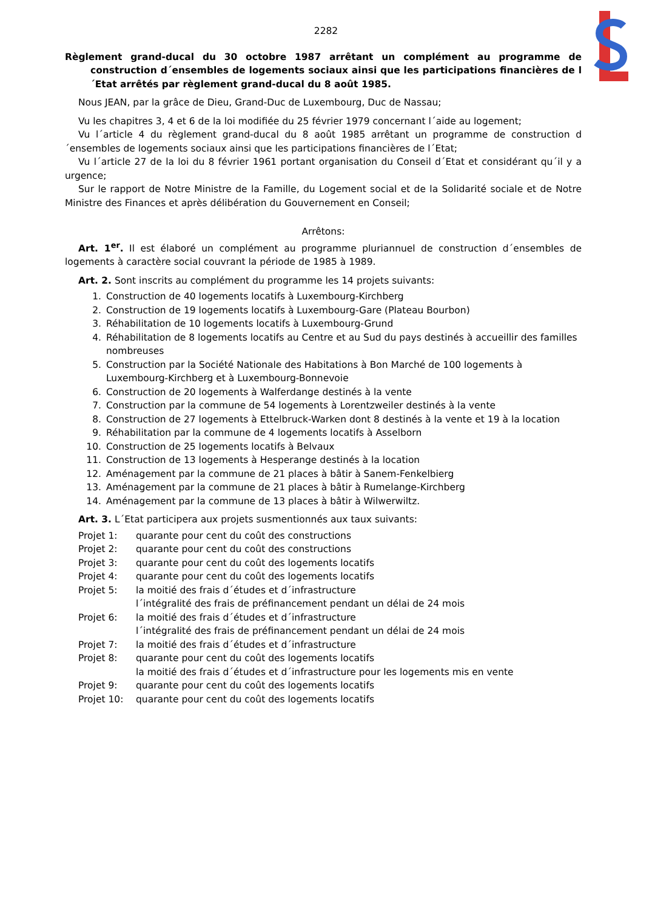2282
Règlement grand-ducal du 30 octobre 1987 arrêtant un complément au programme de construction d´ensembles de logements sociaux ainsi que les participations financières de l´Etat arrêtés par règlement grand-ducal du 8 août 1985.
Nous JEAN, par la grâce de Dieu, Grand-Duc de Luxembourg, Duc de Nassau;
Vu les chapitres 3, 4 et 6 de la loi modifiée du 25 février 1979 concernant l´aide au logement;
Vu l´article 4 du règlement grand-ducal du 8 août 1985 arrêtant un programme de construction d´ensembles de logements sociaux ainsi que les participations financières de l´Etat;
Vu l´article 27 de la loi du 8 février 1961 portant organisation du Conseil d´Etat et considérant qu´il y a urgence;
Sur le rapport de Notre Ministre de la Famille, du Logement social et de la Solidarité sociale et de Notre Ministre des Finances et après délibération du Gouvernement en Conseil;
Arrêtons:
Art. 1<sup>er</sup>. Il est élaboré un complément au programme pluriannuel de construction d´ensembles de logements à caractère social couvrant la période de 1985 à 1989.
Art. 2. Sont inscrits au complément du programme les 14 projets suivants:
1. Construction de 40 logements locatifs à Luxembourg-Kirchberg
2. Construction de 19 logements locatifs à Luxembourg-Gare (Plateau Bourbon)
3. Réhabilitation de 10 logements locatifs à Luxembourg-Grund
4. Réhabilitation de 8 logements locatifs au Centre et au Sud du pays destinés à accueillir des familles nombreuses
5. Construction par la Société Nationale des Habitations à Bon Marché de 100 logements à Luxembourg-Kirchberg et à Luxembourg-Bonnevoie
6. Construction de 20 logements à Walferdange destinés à la vente
7. Construction par la commune de 54 logements à Lorentzweiler destinés à la vente
8. Construction de 27 logements à Ettelbruck-Warken dont 8 destinés à la vente et 19 à la location
9. Réhabilitation par la commune de 4 logements locatifs à Asselborn
10. Construction de 25 logements locatifs à Belvaux
11. Construction de 13 logements à Hesperange destinés à la location
12. Aménagement par la commune de 21 places à bâtir à Sanem-Fenkelbierg
13. Aménagement par la commune de 21 places à bâtir à Rumelange-Kirchberg
14. Aménagement par la commune de 13 places à bâtir à Wilwerwiltz.
Art. 3. L´Etat participera aux projets susmentionnés aux taux suivants:
| Projet 1: | quarante pour cent du coût des constructions |
| Projet 2: | quarante pour cent du coût des constructions |
| Projet 3: | quarante pour cent du coût des logements locatifs |
| Projet 4: | quarante pour cent du coût des logements locatifs |
| Projet 5: | la moitié des frais d´études et d´infrastructure l´intégralité des frais de préfinancement pendant un délai de 24 mois |
| Projet 6: | la moitié des frais d´études et d´infrastructure l´intégralité des frais de préfinancement pendant un délai de 24 mois |
| Projet 7: | la moitié des frais d´études et d´infrastructure |
| Projet 8: | quarante pour cent du coût des logements locatifs la moitié des frais d´études et d´infrastructure pour les logements mis en vente |
| Projet 9: | quarante pour cent du coût des logements locatifs |
| Projet 10: | quarante pour cent du coût des logements locatifs |